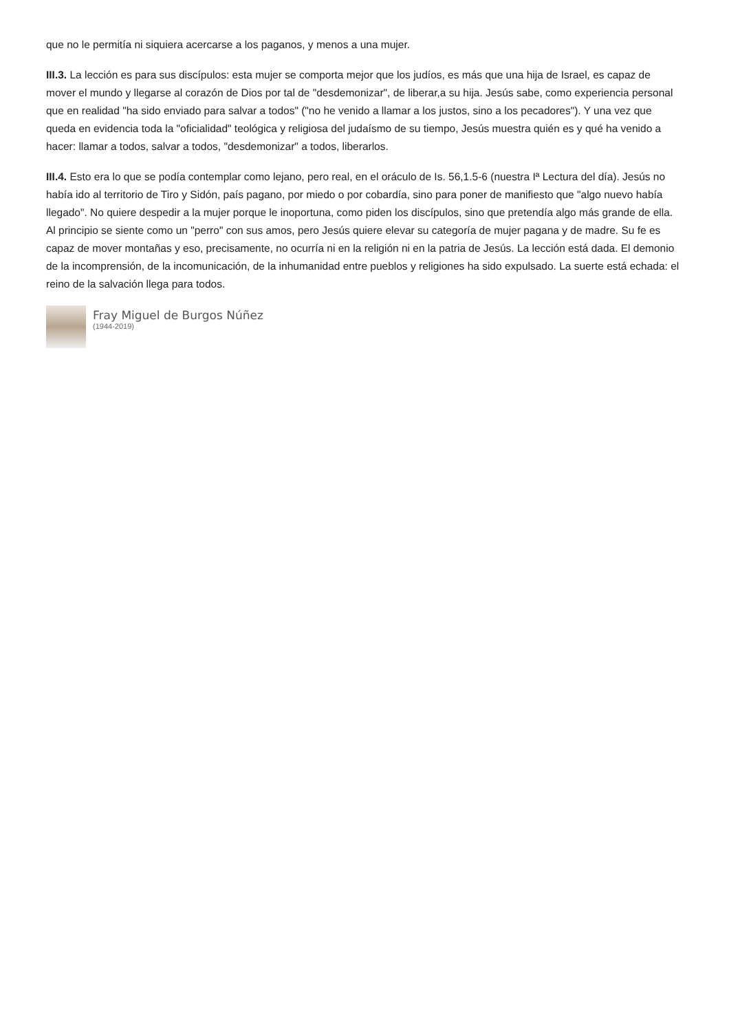que no le permitía ni siquiera acercarse a los paganos, y menos a una mujer.
III.3. La lección es para sus discípulos: esta mujer se comporta mejor que los judíos, es más que una hija de Israel, es capaz de mover el mundo y llegarse al corazón de Dios por tal de "desdemonizar", de liberar,a su hija. Jesús sabe, como experiencia personal que en realidad "ha sido enviado para salvar a todos" ("no he venido a llamar a los justos, sino a los pecadores"). Y una vez que queda en evidencia toda la "oficialidad" teológica y religiosa del judaísmo de su tiempo, Jesús muestra quién es y qué ha venido a hacer: llamar a todos, salvar a todos, "desdemonizar" a todos, liberarlos.
III.4. Esto era lo que se podía contemplar como lejano, pero real, en el oráculo de Is. 56,1.5-6 (nuestra Iª Lectura del día). Jesús no había ido al territorio de Tiro y Sidón, país pagano, por miedo o por cobardía, sino para poner de manifiesto que "algo nuevo había llegado". No quiere despedir a la mujer porque le inoportuna, como piden los discípulos, sino que pretendía algo más grande de ella. Al principio se siente como un "perro" con sus amos, pero Jesús quiere elevar su categoría de mujer pagana y de madre. Su fe es capaz de mover montañas y eso, precisamente, no ocurría ni en la religión ni en la patria de Jesús. La lección está dada. El demonio de la incomprensión, de la incomunicación, de la inhumanidad entre pueblos y religiones ha sido expulsado. La suerte está echada: el reino de la salvación llega para todos.
Fray Miguel de Burgos Núñez
(1944-2019)